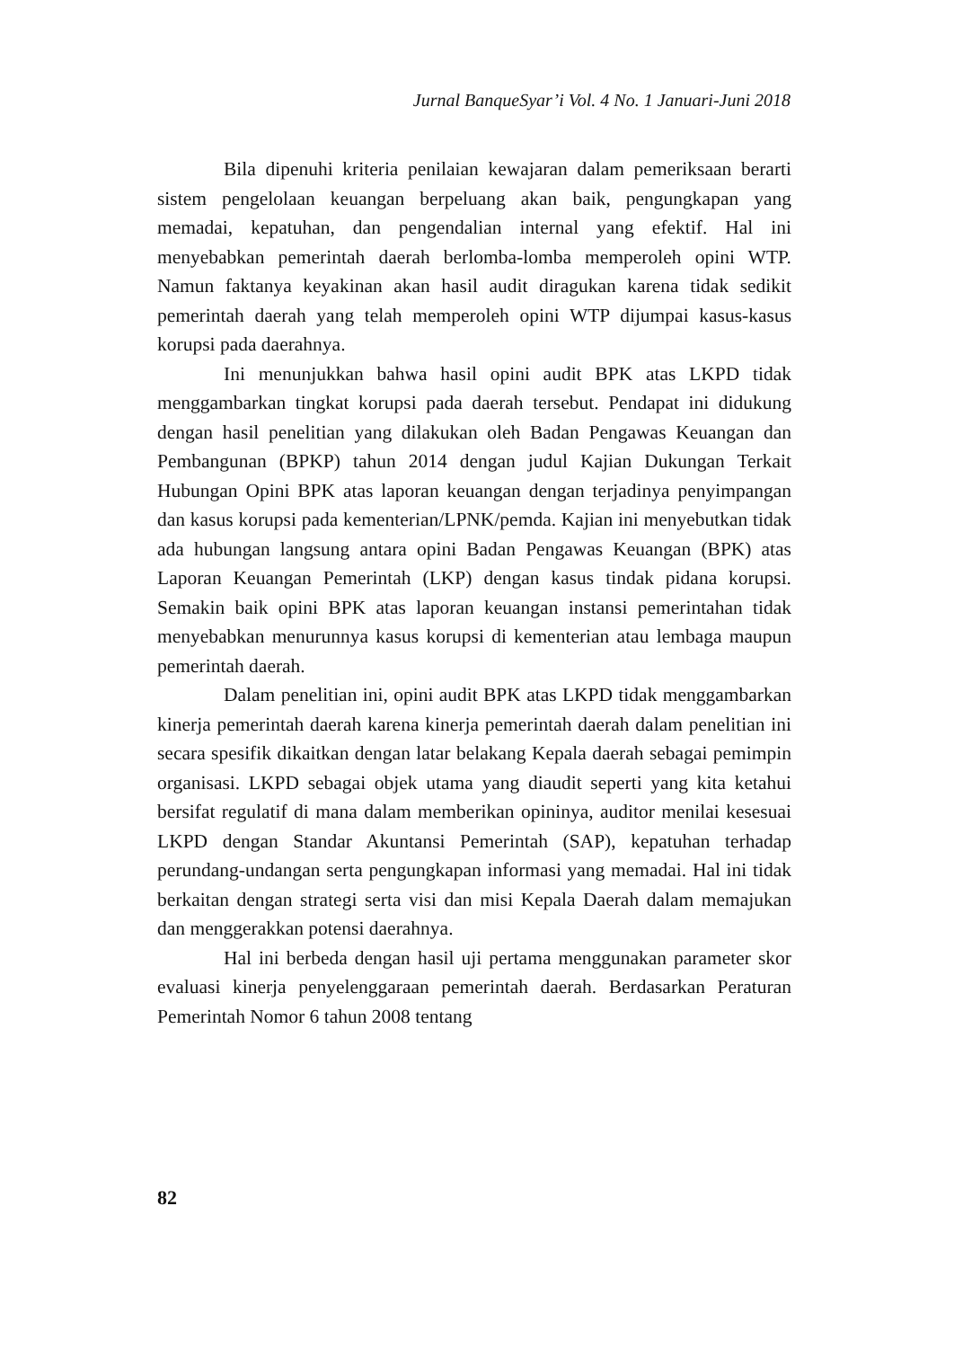Jurnal BanqueSyar’i Vol. 4 No. 1 Januari-Juni 2018
Bila dipenuhi kriteria penilaian kewajaran dalam pemeriksaan berarti sistem pengelolaan keuangan berpeluang akan baik, pengungkapan yang memadai, kepatuhan, dan pengendalian internal yang efektif. Hal ini menyebabkan pemerintah daerah berlomba-lomba memperoleh opini WTP. Namun faktanya keyakinan akan hasil audit diragukan karena tidak sedikit pemerintah daerah yang telah memperoleh opini WTP dijumpai kasus-kasus korupsi pada daerahnya.
Ini menunjukkan bahwa hasil opini audit BPK atas LKPD tidak menggambarkan tingkat korupsi pada daerah tersebut. Pendapat ini didukung dengan hasil penelitian yang dilakukan oleh Badan Pengawas Keuangan dan Pembangunan (BPKP) tahun 2014 dengan judul Kajian Dukungan Terkait Hubungan Opini BPK atas laporan keuangan dengan terjadinya penyimpangan dan kasus korupsi pada kementerian/LPNK/pemda. Kajian ini menyebutkan tidak ada hubungan langsung antara opini Badan Pengawas Keuangan (BPK) atas Laporan Keuangan Pemerintah (LKP) dengan kasus tindak pidana korupsi. Semakin baik opini BPK atas laporan keuangan instansi pemerintahan tidak menyebabkan menurunnya kasus korupsi di kementerian atau lembaga maupun pemerintah daerah.
Dalam penelitian ini, opini audit BPK atas LKPD tidak menggambarkan kinerja pemerintah daerah karena kinerja pemerintah daerah dalam penelitian ini secara spesifik dikaitkan dengan latar belakang Kepala daerah sebagai pemimpin organisasi. LKPD sebagai objek utama yang diaudit seperti yang kita ketahui bersifat regulatif di mana dalam memberikan opininya, auditor menilai kesesuai LKPD dengan Standar Akuntansi Pemerintah (SAP), kepatuhan terhadap perundang-undangan serta pengungkapan informasi yang memadai. Hal ini tidak berkaitan dengan strategi serta visi dan misi Kepala Daerah dalam memajukan dan menggerakkan potensi daerahnya.
Hal ini berbeda dengan hasil uji pertama menggunakan parameter skor evaluasi kinerja penyelenggaraan pemerintah daerah. Berdasarkan Peraturan Pemerintah Nomor 6 tahun 2008 tentang
82